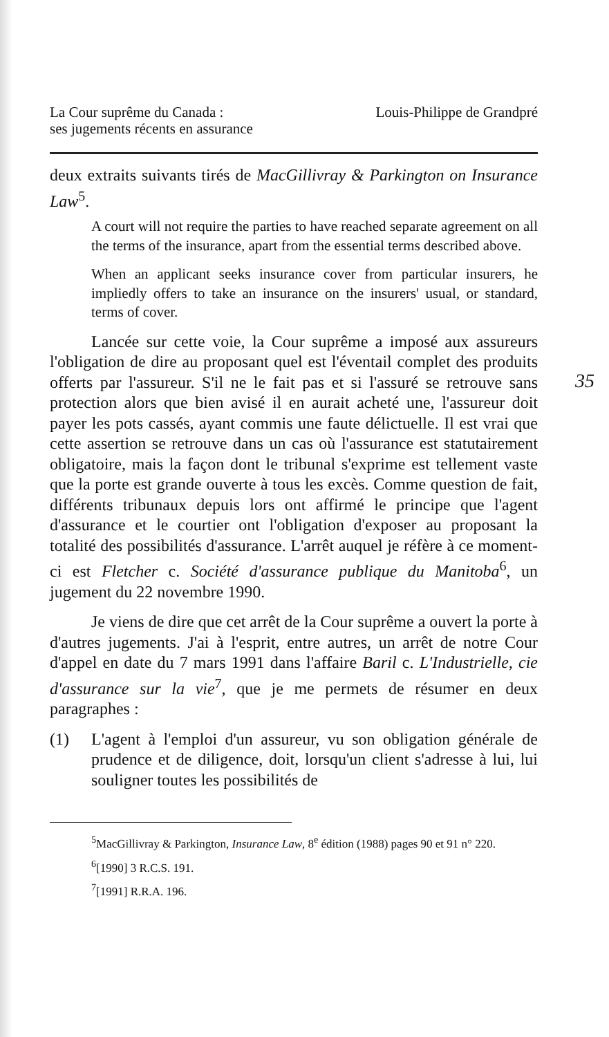35
La Cour suprême du Canada :
ses jugements récents en assurance
Louis-Philippe de Grandpré
deux extraits suivants tirés de MacGillivray & Parkington on Insurance Law<sup>5</sup>.
A court will not require the parties to have reached separate agreement on all the terms of the insurance, apart from the essential terms described above.
When an applicant seeks insurance cover from particular insurers, he impliedly offers to take an insurance on the insurers' usual, or standard, terms of cover.
Lancée sur cette voie, la Cour suprême a imposé aux assureurs l'obligation de dire au proposant quel est l'éventail complet des produits offerts par l'assureur. S'il ne le fait pas et si l'assuré se retrouve sans protection alors que bien avisé il en aurait acheté une, l'assureur doit payer les pots cassés, ayant commis une faute délictuelle. Il est vrai que cette assertion se retrouve dans un cas où l'assurance est statutairement obligatoire, mais la façon dont le tribunal s'exprime est tellement vaste que la porte est grande ouverte à tous les excès. Comme question de fait, différents tribunaux depuis lors ont affirmé le principe que l'agent d'assurance et le courtier ont l'obligation d'exposer au proposant la totalité des possibilités d'assurance. L'arrêt auquel je réfère à ce moment-ci est Fletcher c. Société d'assurance publique du Manitoba<sup>6</sup>, un jugement du 22 novembre 1990.
Je viens de dire que cet arrêt de la Cour suprême a ouvert la porte à d'autres jugements. J'ai à l'esprit, entre autres, un arrêt de notre Cour d'appel en date du 7 mars 1991 dans l'affaire Baril c. L'Industrielle, cie d'assurance sur la vie<sup>7</sup>, que je me permets de résumer en deux paragraphes :
(1)
L'agent à l'emploi d'un assureur, vu son obligation générale de prudence et de diligence, doit, lorsqu'un client s'adresse à lui, lui souligner toutes les possibilités de
<sup>5</sup> MacGillivray & Parkington, Insurance Law, 8<sup>e</sup> édition (1988) pages 90 et 91 n° 220.
<sup>6</sup> [1990] 3 R.C.S. 191.
<sup>7</sup> [1991] R.R.A. 196.